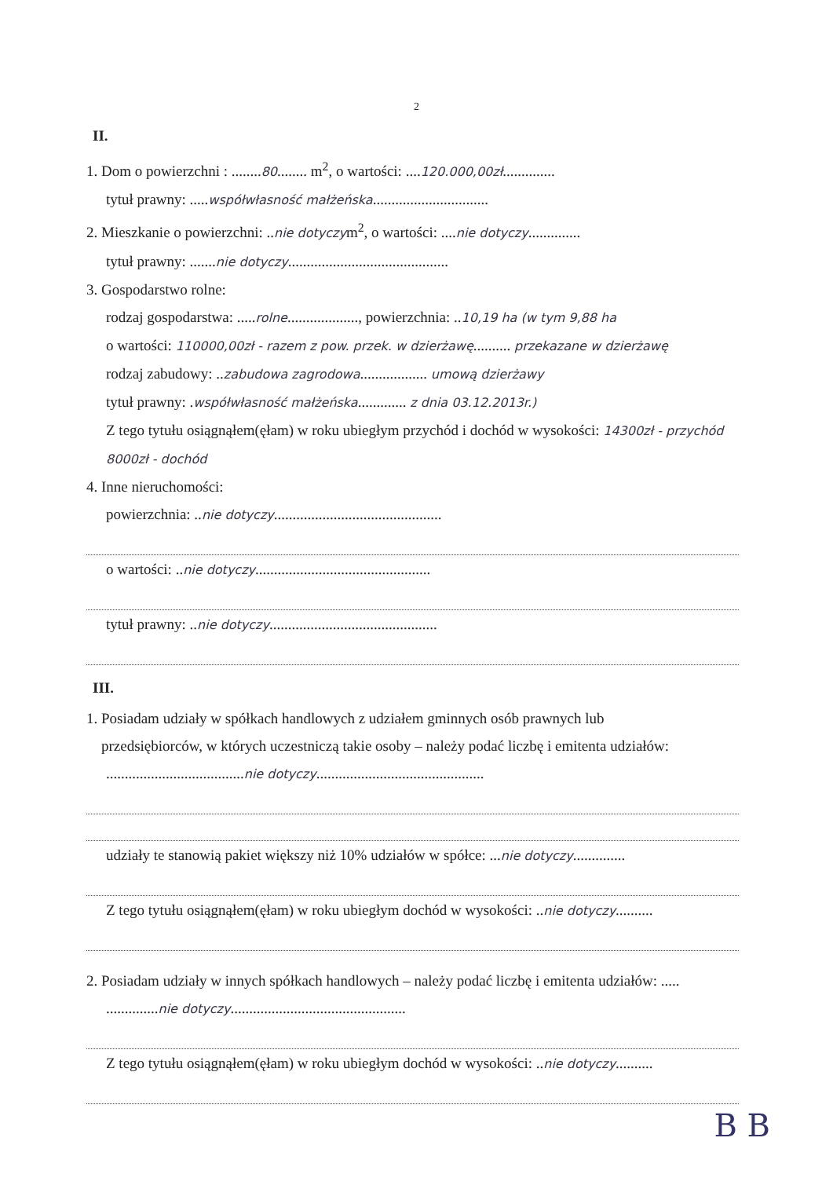2
II.
1. Dom o powierzchni : ........80........ m<sup>2</sup>, o wartości: ....120.000,00zł..............
tytuł prawny: .....współwłasność małżeńska...............................
2. Mieszkanie o powierzchni: ..nie dotyczym<sup>2</sup>, o wartości: ....nie dotyczy..............
tytuł prawny: .......nie dotyczy...........................................
3. Gospodarstwo rolne:
rodzaj gospodarstwa: .....rolne..................., powierzchnia: ..10,19 ha (w tym 9,88 ha
o wartości: 110000,00zł - razem z pow. przek. w dzierżawę.......... przekazane w dzierżawę
rodzaj zabudowy: ..zabudowa zagrodowa.................. umową dzierżawy
tytuł prawny: .współwłasność małżeńska............. z dnia 03.12.2013r.)
Z tego tytułu osiągnąłem(ęłam) w roku ubiegłym przychód i dochód w wysokości: 14300zł - przychód 8000zł - dochód
4. Inne nieruchomości:
powierzchnia: ..nie dotyczy.............................................
o wartości: ..nie dotyczy...............................................
tytuł prawny: ..nie dotyczy.............................................
III.
1. Posiadam udziały w spółkach handlowych z udziałem gminnych osób prawnych lub
przedsiębiorców, w których uczestniczą takie osoby – należy podać liczbę i emitenta udziałów:
.....................................nie dotyczy.............................................
udziały te stanowią pakiet większy niż 10% udziałów w spółce: ...nie dotyczy..............
Z tego tytułu osiągnąłem(ęłam) w roku ubiegłym dochód w wysokości: ..nie dotyczy..........
2. Posiadam udziały w innych spółkach handlowych – należy podać liczbę i emitenta udziałów: .....
..............nie dotyczy...............................................
Z tego tytułu osiągnąłem(ęłam) w roku ubiegłym dochód w wysokości: ..nie dotyczy..........
B B